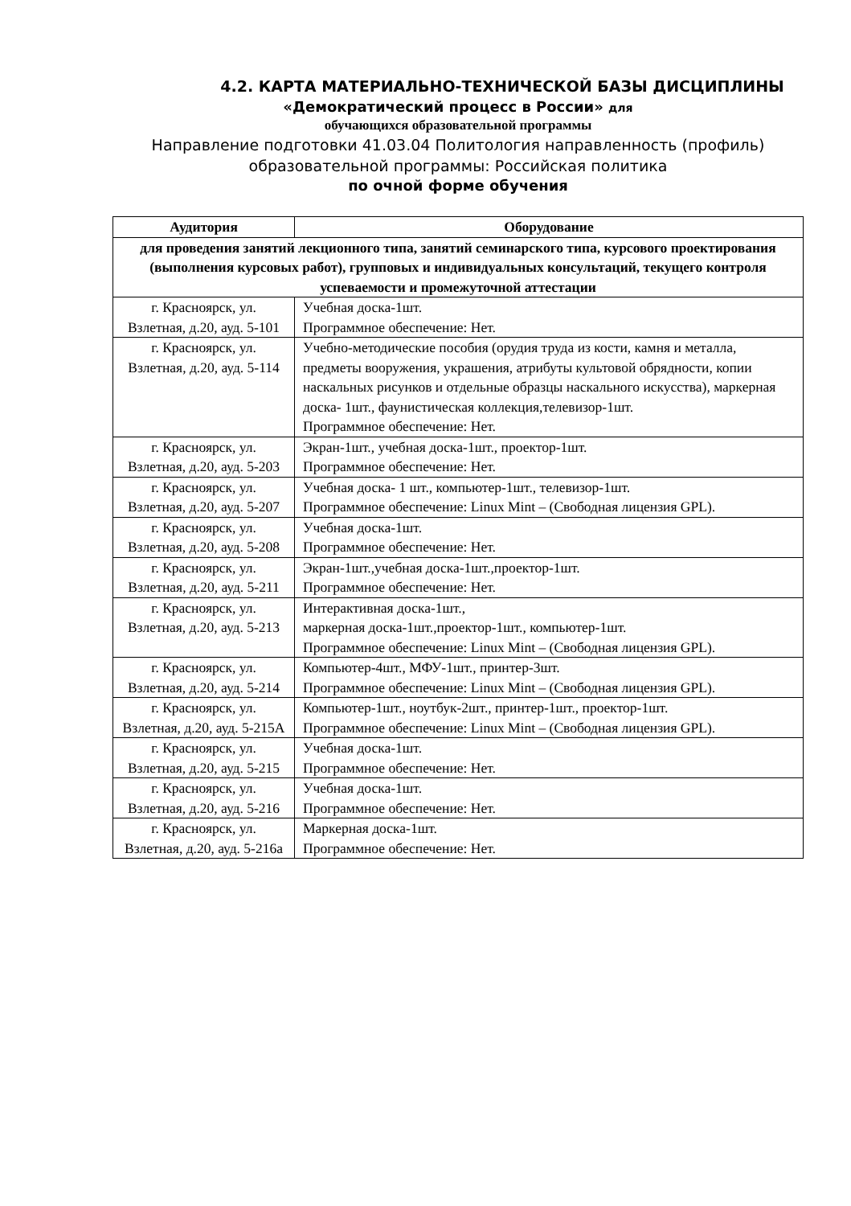4.2. КАРТА МАТЕРИАЛЬНО-ТЕХНИЧЕСКОЙ БАЗЫ ДИСЦИПЛИНЫ
«Демократический процесс в России» для
обучающихся образовательной программы
Направление подготовки 41.03.04 Политология направленность (профиль) образовательной программы: Российская политика
по очной форме обучения
| Аудитория | Оборудование |
| --- | --- |
| для проведения занятий лекционного типа, занятий семинарского типа, курсового проектирования (выполнения курсовых работ), групповых и индивидуальных консультаций, текущего контроля успеваемости и промежуточной аттестации | |
| г. Красноярск, ул. Взлетная, д.20, ауд. 5-101 | Учебная доска-1шт. Программное обеспечение: Нет. |
| г. Красноярск, ул. Взлетная, д.20, ауд. 5-114 | Учебно-методические пособия (орудия труда из кости, камня и металла, предметы вооружения, украшения, атрибуты культовой обрядности, копии наскальных рисунков и отдельные образцы наскального искусства), маркерная доска- 1шт., фаунистическая коллекция,телевизор-1шт. Программное обеспечение: Нет. |
| г. Красноярск, ул. Взлетная, д.20, ауд. 5-203 | Экран-1шт., учебная доска-1шт., проектор-1шт. Программное обеспечение: Нет. |
| г. Красноярск, ул. Взлетная, д.20, ауд. 5-207 | Учебная доска- 1 шт., компьютер-1шт., телевизор-1шт. Программное обеспечение: Linux Mint – (Свободная лицензия GPL). |
| г. Красноярск, ул. Взлетная, д.20, ауд. 5-208 | Учебная доска-1шт. Программное обеспечение: Нет. |
| г. Красноярск, ул. Взлетная, д.20, ауд. 5-211 | Экран-1шт.,учебная доска-1шт.,проектор-1шт. Программное обеспечение: Нет. |
| г. Красноярск, ул. Взлетная, д.20, ауд. 5-213 | Интерактивная доска-1шт., маркерная доска-1шт.,проектор-1шт., компьютер-1шт. Программное обеспечение: Linux Mint – (Свободная лицензия GPL). |
| г. Красноярск, ул. Взлетная, д.20, ауд. 5-214 | Компьютер-4шт., МФУ-1шт., принтер-3шт. Программное обеспечение: Linux Mint – (Свободная лицензия GPL). |
| г. Красноярск, ул. Взлетная, д.20, ауд. 5-215А | Компьютер-1шт., ноутбук-2шт., принтер-1шт., проектор-1шт. Программное обеспечение: Linux Mint – (Свободная лицензия GPL). |
| г. Красноярск, ул. Взлетная, д.20, ауд. 5-215 | Учебная доска-1шт. Программное обеспечение: Нет. |
| г. Красноярск, ул. Взлетная, д.20, ауд. 5-216 | Учебная доска-1шт. Программное обеспечение: Нет. |
| г. Красноярск, ул. Взлетная, д.20, ауд. 5-216а | Маркерная доска-1шт. Программное обеспечение: Нет. |